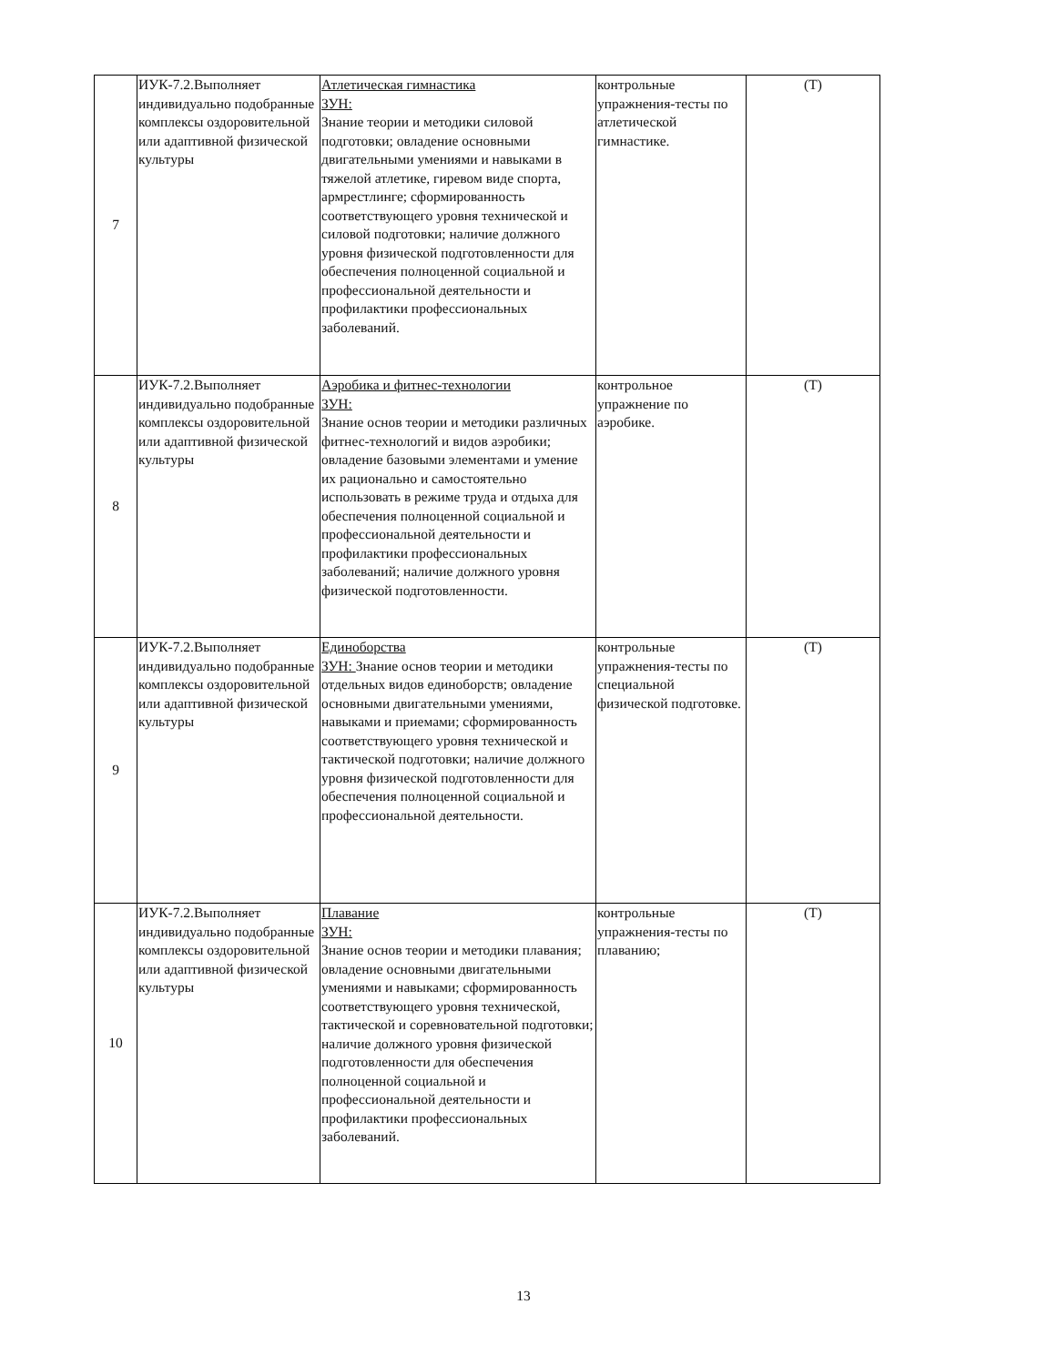| 7 | ИУК-7.2.Выполняет индивидуально подобранные комплексы оздоровительной или адаптивной физической культуры | Атлетическая гимнастика ЗУН: Знание теории и методики силовой подготовки; овладение основными двигательными умениями и навыками в тяжелой атлетике, гиревом виде спорта, армрестлинге; сформированность соответствующего уровня технической и силовой подготовки; наличие должного уровня физической подготовленности для обеспечения полноценной социальной и профессиональной деятельности и профилактики профессиональных заболеваний. | контрольные упражнения-тесты по атлетической гимнастике. | (Т) |
| 8 | ИУК-7.2.Выполняет индивидуально подобранные комплексы оздоровительной или адаптивной физической культуры | Аэробика и фитнес-технологии ЗУН: Знание основ теории и методики различных фитнес-технологий и видов аэробики; овладение базовыми элементами и умение их рационально и самостоятельно использовать в режиме труда и отдыха для обеспечения полноценной социальной и профессиональной деятельности и профилактики профессиональных заболеваний; наличие должного уровня физической подготовленности. | контрольное упражнение по аэробике. | (Т) |
| 9 | ИУК-7.2.Выполняет индивидуально подобранные комплексы оздоровительной или адаптивной физической культуры | Единоборства ЗУН: Знание основ теории и методики отдельных видов единоборств; овладение основными двигательными умениями, навыками и приемами; сформированность соответствующего уровня технической и тактической подготовки; наличие должного уровня физической подготовленности для обеспечения полноценной социальной и профессиональной деятельности. | контрольные упражнения-тесты по специальной физической подготовке. | (Т) |
| 10 | ИУК-7.2.Выполняет индивидуально подобранные комплексы оздоровительной или адаптивной физической культуры | Плавание ЗУН: Знание основ теории и методики плавания; овладение основными двигательными умениями и навыками; сформированность соответствующего уровня технической, тактической и соревновательной подготовки; наличие должного уровня физической подготовленности для обеспечения полноценной социальной и профессиональной деятельности и профилактики профессиональных заболеваний. | контрольные упражнения-тесты по плаванию; | (Т) |
13